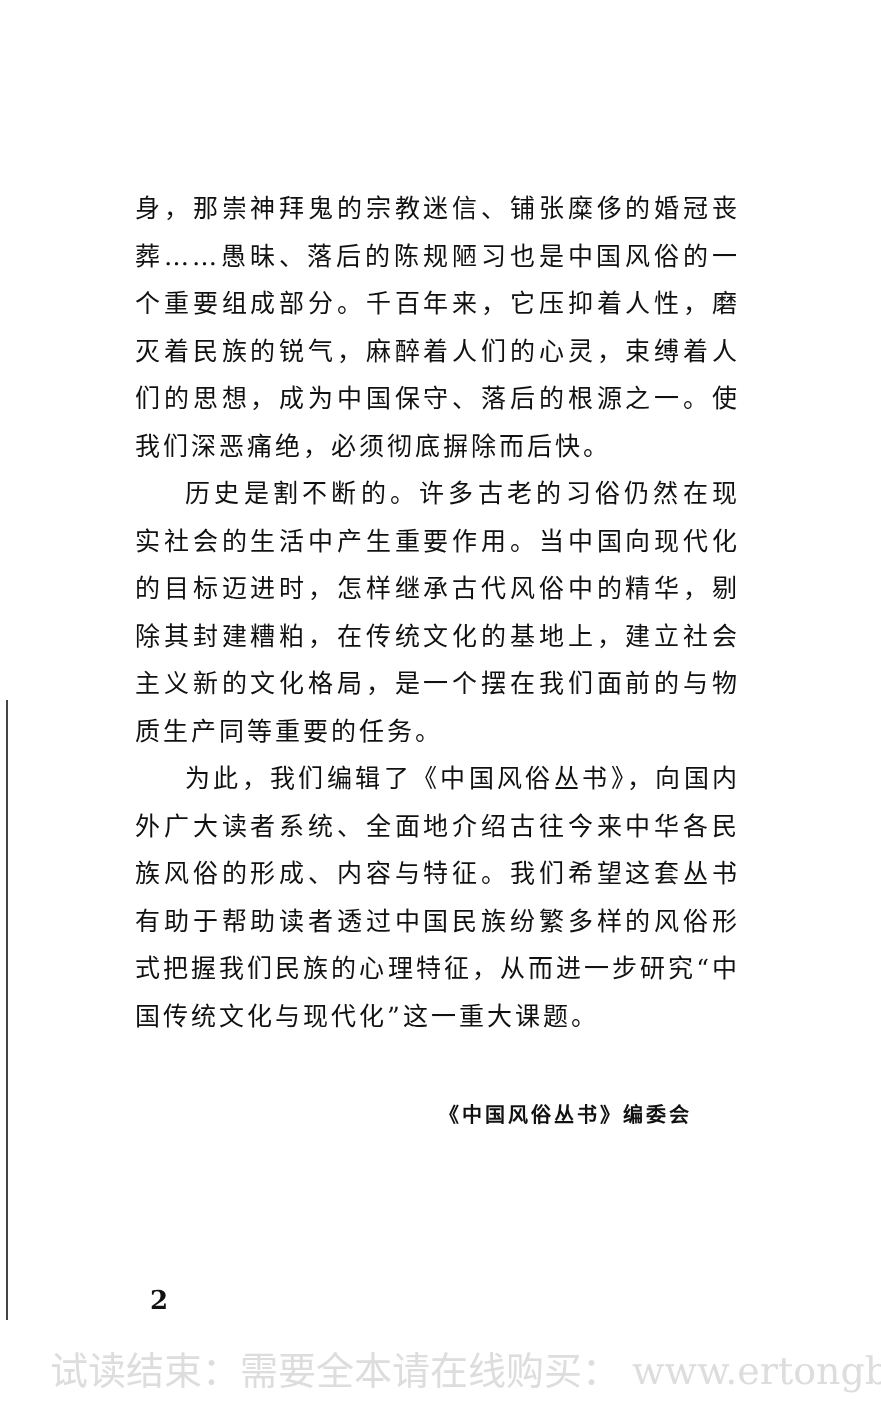身，那崇神拜鬼的宗教迷信、铺张糜侈的婚冠丧葬……愚昧、落后的陈规陋习也是中国风俗的一个重要组成部分。千百年来，它压抑着人性，磨灭着民族的锐气，麻醉着人们的心灵，束缚着人们的思想，成为中国保守、落后的根源之一。使我们深恶痛绝，必须彻底摒除而后快。
历史是割不断的。许多古老的习俗仍然在现实社会的生活中产生重要作用。当中国向现代化的目标迈进时，怎样继承古代风俗中的精华，剔除其封建糟粕，在传统文化的基地上，建立社会主义新的文化格局，是一个摆在我们面前的与物质生产同等重要的任务。
为此，我们编辑了《中国风俗丛书》，向国内外广大读者系统、全面地介绍古往今来中华各民族风俗的形成、内容与特征。我们希望这套丛书有助于帮助读者透过中国民族纷繁多样的风俗形式把握我们民族的心理特征，从而进一步研究“中国传统文化与现代化”这一重大课题。
《中国风俗丛书》编委会
2
试读结束：需要全本请在线购买： www.ertongb